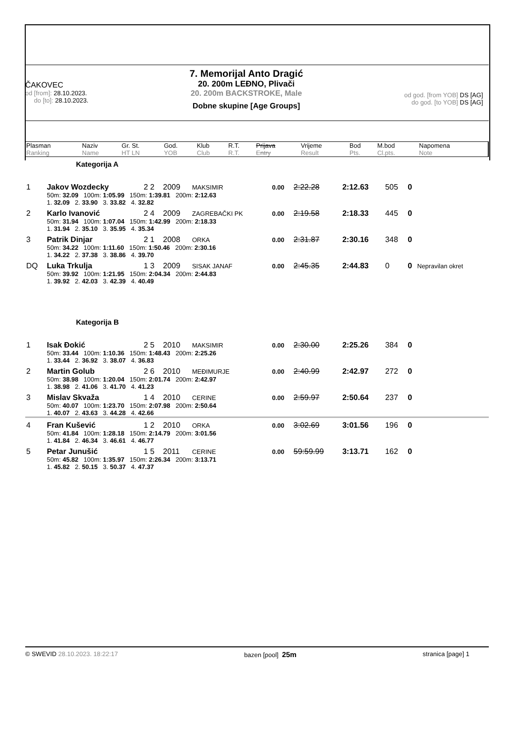ČAKOVEC
od [from]: 28.10.2023.
do [to]: 28.10.2023.
7. Memorijal Anto Dragić
20. 200m LEĐNO, Plivači
20. 200m BACKSTROKE, Male
Dobne skupine [Age Groups]
od god. [from YOB] DS [AG]
do god. [to YOB] DS [AG]
| Plasman Ranking | Naziv Name | Gr. St. HT LN | God. YOB | Klub Club | R.T. R.T. | Prijava Entry | Vrijeme Result | Bod Pts. | M.bod Cl.pts. | Napomena Note |
| --- | --- | --- | --- | --- | --- | --- | --- | --- | --- | --- |
| | Kategorija A | | | | | | | | | |
| 1 | Jakov Wozdecky | 2 2 | 2009 | MAKSIMIR | 0.00 | 2:22.28 | 2:12.63 | 505 | 0 | |
| | 50m: 32.09 100m: 1:05.99 150m: 1:39.81 200m: 2:12.63 1. 32.09 2. 33.90 3. 33.82 4. 32.82 | | | | | | | | | |
| 2 | Karlo Ivanović | 2 4 | 2009 | ZAGREBAČKI PK | 0.00 | 2:19.58 | 2:18.33 | 445 | 0 | |
| | 50m: 31.94 100m: 1:07.04 150m: 1:42.99 200m: 2:18.33 1. 31.94 2. 35.10 3. 35.95 4. 35.34 | | | | | | | | | |
| 3 | Patrik Dinjar | 2 1 | 2008 | ORKA | 0.00 | 2:31.87 | 2:30.16 | 348 | 0 | |
| | 50m: 34.22 100m: 1:11.60 150m: 1:50.46 200m: 2:30.16 1. 34.22 2. 37.38 3. 38.86 4. 39.70 | | | | | | | | | |
| DQ | Luka Trkulja | 1 3 | 2009 | SISAK JANAF | 0.00 | 2:45.35 | 2:44.83 | 0 | 0 | Nepravilan okret |
| | 50m: 39.92 100m: 1:21.95 150m: 2:04.34 200m: 2:44.83 1. 39.92 2. 42.03 3. 42.39 4. 40.49 | | | | | | | | | |
| | Kategorija B | | | | | | | | | |
| 1 | Isak Đokić | 2 5 | 2010 | MAKSIMIR | 0.00 | 2:30.00 | 2:25.26 | 384 | 0 | |
| | 50m: 33.44 100m: 1:10.36 150m: 1:48.43 200m: 2:25.26 1. 33.44 2. 36.92 3. 38.07 4. 36.83 | | | | | | | | | |
| 2 | Martin Golub | 2 6 | 2010 | MEĐIMURJE | 0.00 | 2:40.99 | 2:42.97 | 272 | 0 | |
| | 50m: 38.98 100m: 1:20.04 150m: 2:01.74 200m: 2:42.97 1. 38.98 2. 41.06 3. 41.70 4. 41.23 | | | | | | | | | |
| 3 | Mislav Skvaža | 1 4 | 2010 | CERINE | 0.00 | 2:59.97 | 2:50.64 | 237 | 0 | |
| | 50m: 40.07 100m: 1:23.70 150m: 2:07.98 200m: 2:50.64 1. 40.07 2. 43.63 3. 44.28 4. 42.66 | | | | | | | | | |
| 4 | Fran Kušević | 1 2 | 2010 | ORKA | 0.00 | 3:02.69 | 3:01.56 | 196 | 0 | |
| | 50m: 41.84 100m: 1:28.18 150m: 2:14.79 200m: 3:01.56 1. 41.84 2. 46.34 3. 46.61 4. 46.77 | | | | | | | | | |
| 5 | Petar Junušić | 1 5 | 2011 | CERINE | 0.00 | 59:59.99 | 3:13.71 | 162 | 0 | |
| | 50m: 45.82 100m: 1:35.97 150m: 2:26.34 200m: 3:13.71 1. 45.82 2. 50.15 3. 50.37 4. 47.37 | | | | | | | | | |
© SWEVID 28.10.2023. 18:22:17 bazen [pool] 25m stranica [page] 1